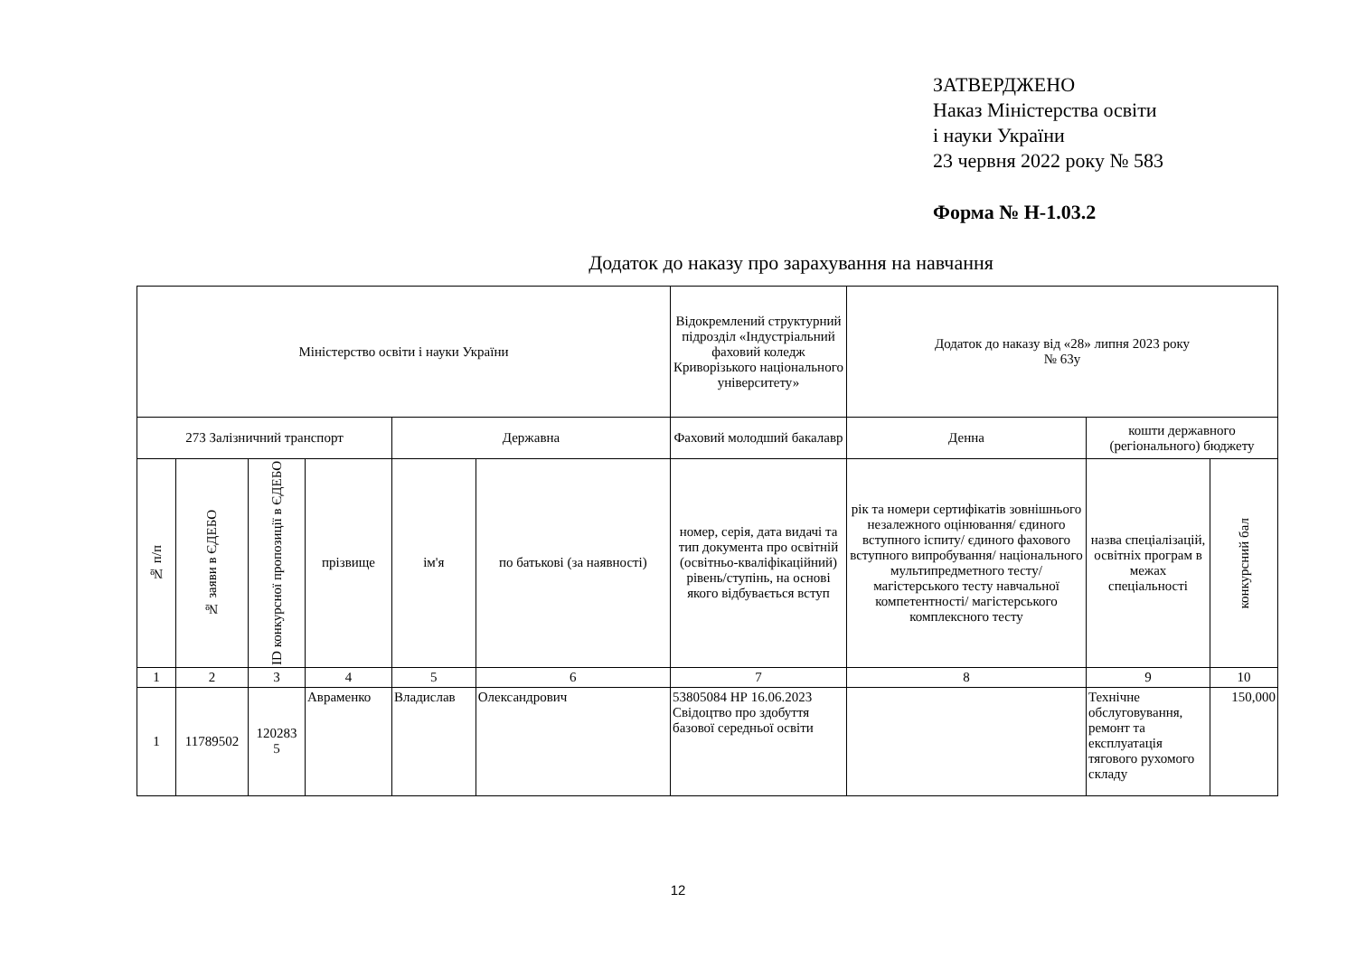ЗАТВЕРДЖЕНО
Наказ Міністерства освіти
і науки України
23 червня 2022 року № 583
Форма № Н-1.03.2
Додаток до наказу про зарахування на навчання
| Міністерство освіти і науки України | | | | | | Відокремлений структурний підрозділ «Індустріальний фаховий коледж Криворізького національного університету» | Додаток до наказу від «28» липня 2023 року № 63у | | |
| 273 Залізничний транспорт | | | | Державна | | Фаховий молодший бакалавр | Денна | кошти державного (регіонального) бюджету | |
| № п/п | № заяви в ЄДЕБО | ID конкурсної пропозиції в ЄДЕБО | прізвище | ім'я | по батькові (за наявності) | номер, серія, дата видачі та тип документа про освітній (освітньо-кваліфікаційний) рівень/ступінь, на основі якого відбувається вступ | рік та номери сертифікатів зовнішнього незалежного оцінювання/ єдиного вступного іспиту/ єдиного фахового вступного випробування/ національного мультипредметного тесту/ магістерського тесту навчальної компетентності/ магістерського комплексного тесту | назва спеціалізацій, освітніх програм в межах спеціальності | конкурсний бал |
| 1 | 2 | 3 | 4 | 5 | 6 | 7 | 8 | 9 | 10 |
| 1 | 11789502 | 120283 5 | Авраменко | Владислав | Олександрович | 53805084 НР 16.06.2023 Свідоцтво про здобуття базової середньої освіти | | Технічне обслуговування, ремонт та експлуатація тягового рухомого складу | 150,000 |
12